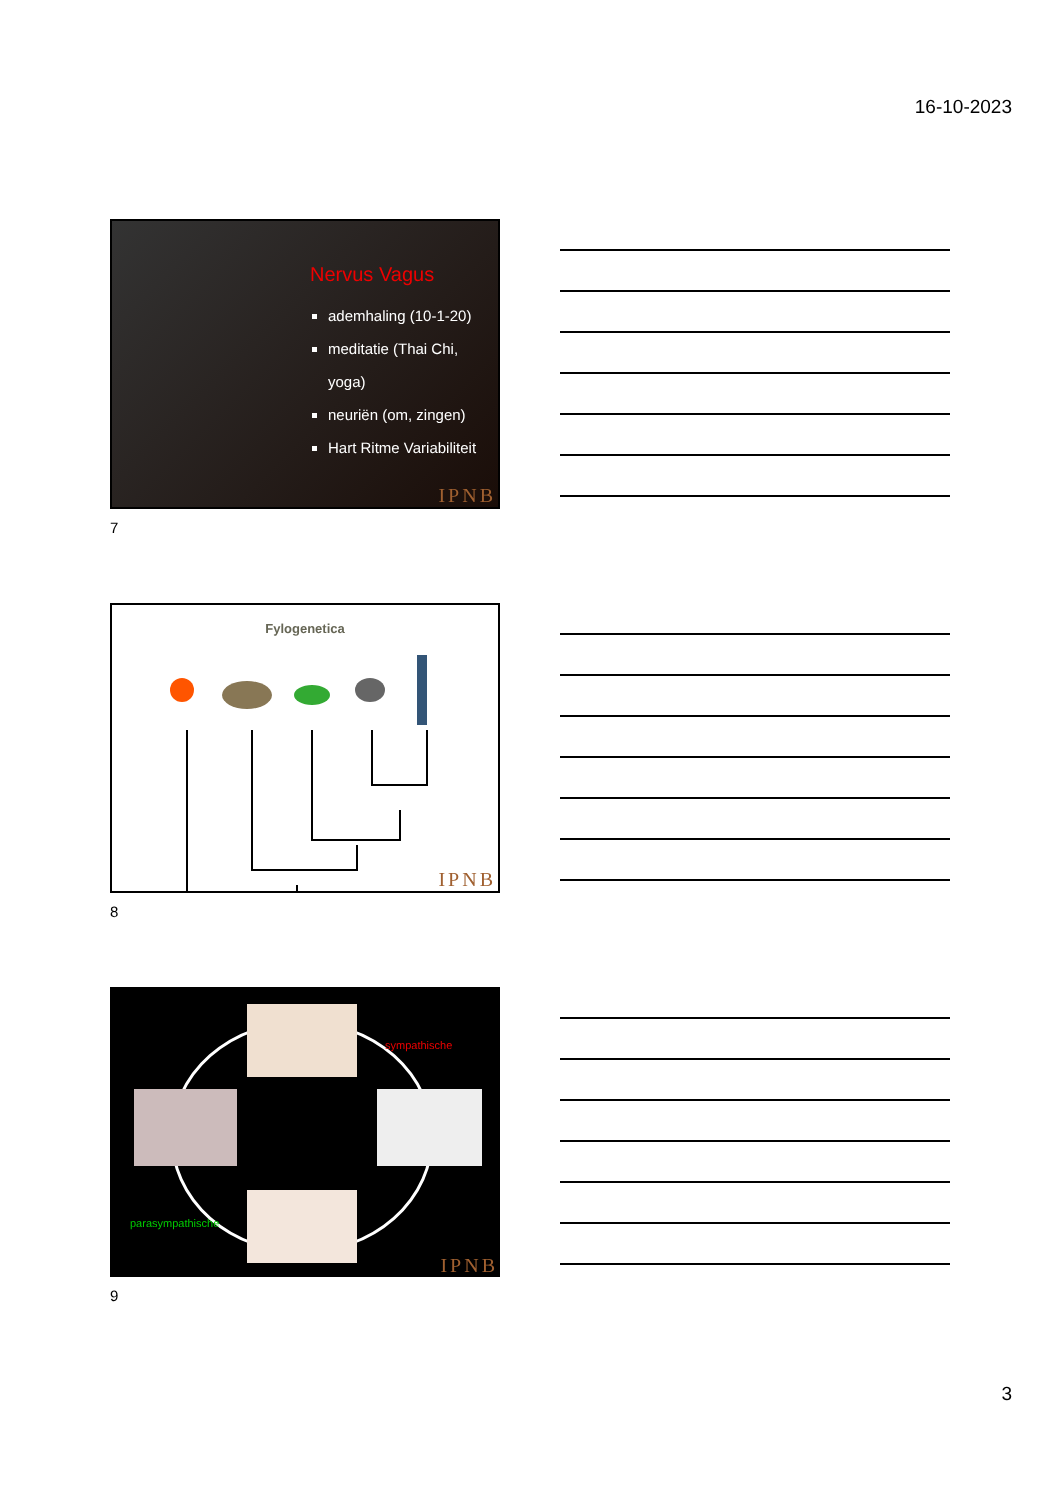16-10-2023
Nervus Vagus
ademhaling (10-1-20)
meditatie (Thai Chi, yoga)
neuriën (om, zingen)
Hart Ritme Variabiliteit
IPNB
7
Fylogenetica
IPNB
8
sympathische
parasympathische
IPNB
9
3